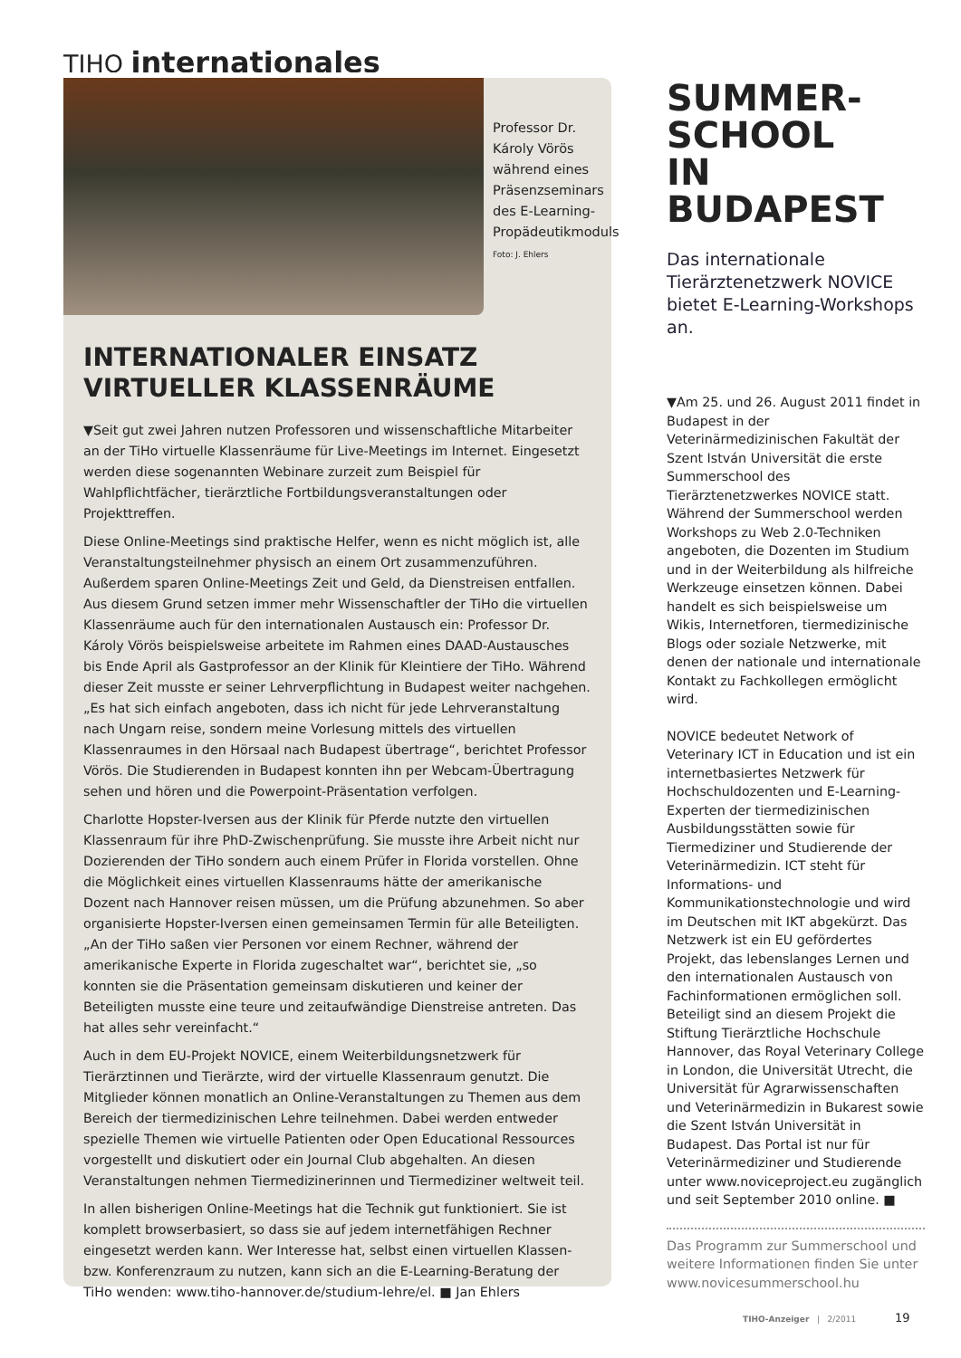TIHO internationales
Professor Dr. Károly Vörös während eines Präsenzseminars des E-Learning-Propädeutikmoduls Foto: J. Ehlers
INTERNATIONALER EINSATZ VIRTUELLER KLASSENRÄUME
▼Seit gut zwei Jahren nutzen Professoren und wissenschaftliche Mitarbeiter an der TiHo virtuelle Klassenräume für Live-Meetings im Internet. Eingesetzt werden diese sogenannten Webinare zurzeit zum Beispiel für Wahlpflichtfächer, tierärztliche Fortbildungsveranstaltungen oder Projekttreffen.
Diese Online-Meetings sind praktische Helfer, wenn es nicht möglich ist, alle Veranstaltungsteilnehmer physisch an einem Ort zusammenzuführen. Außerdem sparen Online-Meetings Zeit und Geld, da Dienstreisen entfallen. Aus diesem Grund setzen immer mehr Wissenschaftler der TiHo die virtuellen Klassenräume auch für den internationalen Austausch ein: Professor Dr. Károly Vörös beispielsweise arbeitete im Rahmen eines DAAD-Austausches bis Ende April als Gastprofessor an der Klinik für Kleintiere der TiHo. Während dieser Zeit musste er seiner Lehrverpflichtung in Budapest weiter nachgehen. „Es hat sich einfach angeboten, dass ich nicht für jede Lehrveranstaltung nach Ungarn reise, sondern meine Vorlesung mittels des virtuellen Klassenraumes in den Hörsaal nach Budapest übertrage“, berichtet Professor Vörös. Die Studierenden in Budapest konnten ihn per Webcam-Übertragung sehen und hören und die Powerpoint-Präsentation verfolgen.
Charlotte Hopster-Iversen aus der Klinik für Pferde nutzte den virtuellen Klassenraum für ihre PhD-Zwischenprüfung. Sie musste ihre Arbeit nicht nur Dozierenden der TiHo sondern auch einem Prüfer in Florida vorstellen. Ohne die Möglichkeit eines virtuellen Klassenraums hätte der amerikanische Dozent nach Hannover reisen müssen, um die Prüfung abzunehmen. So aber organisierte Hopster-Iversen einen gemeinsamen Termin für alle Beteiligten. „An der TiHo saßen vier Personen vor einem Rechner, während der amerikanische Experte in Florida zugeschaltet war“, berichtet sie, „so konnten sie die Präsentation gemeinsam diskutieren und keiner der Beteiligten musste eine teure und zeitaufwändige Dienstreise antreten. Das hat alles sehr vereinfacht.“
Auch in dem EU-Projekt NOVICE, einem Weiterbildungsnetzwerk für Tierärztinnen und Tierärzte, wird der virtuelle Klassenraum genutzt. Die Mitglieder können monatlich an Online-Veranstaltungen zu Themen aus dem Bereich der tiermedizinischen Lehre teilnehmen. Dabei werden entweder spezielle Themen wie virtuelle Patienten oder Open Educational Ressources vorgestellt und diskutiert oder ein Journal Club abgehalten. An diesen Veranstaltungen nehmen Tiermedizinerinnen und Tiermediziner weltweit teil.
In allen bisherigen Online-Meetings hat die Technik gut funktioniert. Sie ist komplett browserbasiert, so dass sie auf jedem internetfähigen Rechner eingesetzt werden kann. Wer Interesse hat, selbst einen virtuellen Klassen- bzw. Konferenzraum zu nutzen, kann sich an die E-Learning-Beratung der TiHo wenden: www.tiho-hannover.de/studium-lehre/el. ■ Jan Ehlers
SUMMER-
SCHOOL
IN BUDAPEST
Das internationale Tierärztenetzwerk NOVICE bietet E-Learning-Workshops an.
▼Am 25. und 26. August 2011 findet in Budapest in der Veterinärmedizinischen Fakultät der Szent István Universität die erste Summerschool des Tierärztenetzwerkes NOVICE statt. Während der Summerschool werden Workshops zu Web 2.0-Techniken angeboten, die Dozenten im Studium und in der Weiterbildung als hilfreiche Werkzeuge einsetzen können. Dabei handelt es sich beispielsweise um Wikis, Internetforen, tiermedizinische Blogs oder soziale Netzwerke, mit denen der nationale und internationale Kontakt zu Fachkollegen ermöglicht wird.
NOVICE bedeutet Network of Veterinary ICT in Education und ist ein internetbasiertes Netzwerk für Hochschuldozenten und E-Learning-Experten der tiermedizinischen Ausbildungsstätten sowie für Tiermediziner und Studierende der Veterinärmedizin. ICT steht für Informations- und Kommunikationstechnologie und wird im Deutschen mit IKT abgekürzt. Das Netzwerk ist ein EU gefördertes Projekt, das lebenslanges Lernen und den internationalen Austausch von Fachinformationen ermöglichen soll. Beteiligt sind an diesem Projekt die Stiftung Tierärztliche Hochschule Hannover, das Royal Veterinary College in London, die Universität Utrecht, die Universität für Agrarwissenschaften und Veterinärmedizin in Bukarest sowie die Szent István Universität in Budapest. Das Portal ist nur für Veterinärmediziner und Studierende unter www.noviceproject.eu zugänglich und seit September 2010 online. ■
Das Programm zur Summerschool und weitere Informationen finden Sie unter www.novicesummerschool.hu
TIHO-Anzeiger | 2/2011 19